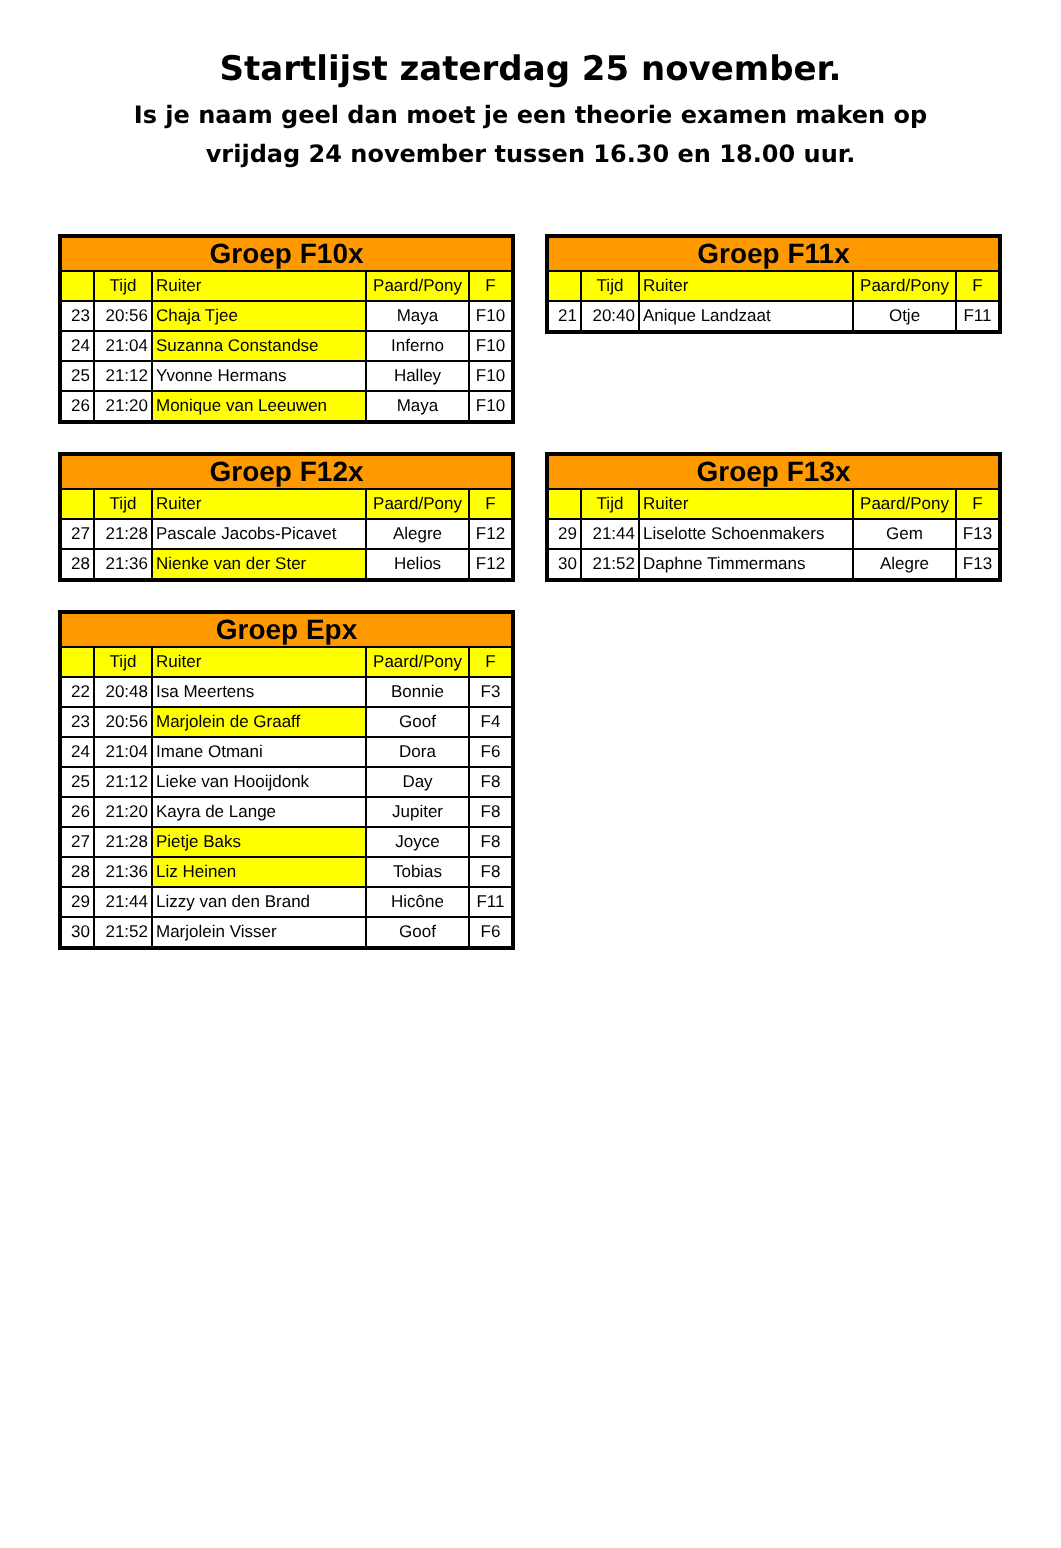Startlijst zaterdag 25 november.
Is je naam geel dan moet je een theorie examen maken op
vrijdag 24 november tussen 16.30 en 18.00 uur.
| Groep F10x | | | | |
| --- | --- | --- | --- | --- |
| | Tijd | Ruiter | Paard/Pony | F |
| 23 | 20:56 | Chaja Tjee | Maya | F10 |
| 24 | 21:04 | Suzanna Constandse | Inferno | F10 |
| 25 | 21:12 | Yvonne Hermans | Halley | F10 |
| 26 | 21:20 | Monique van Leeuwen | Maya | F10 |
| Groep F11x | | | | |
| --- | --- | --- | --- | --- |
| | Tijd | Ruiter | Paard/Pony | F |
| 21 | 20:40 | Anique Landzaat | Otje | F11 |
| Groep F12x | | | | |
| --- | --- | --- | --- | --- |
| | Tijd | Ruiter | Paard/Pony | F |
| 27 | 21:28 | Pascale Jacobs-Picavet | Alegre | F12 |
| 28 | 21:36 | Nienke van der Ster | Helios | F12 |
| Groep F13x | | | | |
| --- | --- | --- | --- | --- |
| | Tijd | Ruiter | Paard/Pony | F |
| 29 | 21:44 | Liselotte Schoenmakers | Gem | F13 |
| 30 | 21:52 | Daphne Timmermans | Alegre | F13 |
| Groep Epx | | | | |
| --- | --- | --- | --- | --- |
| | Tijd | Ruiter | Paard/Pony | F |
| 22 | 20:48 | Isa Meertens | Bonnie | F3 |
| 23 | 20:56 | Marjolein de Graaff | Goof | F4 |
| 24 | 21:04 | Imane Otmani | Dora | F6 |
| 25 | 21:12 | Lieke van Hooijdonk | Day | F8 |
| 26 | 21:20 | Kayra de Lange | Jupiter | F8 |
| 27 | 21:28 | Pietje Baks | Joyce | F8 |
| 28 | 21:36 | Liz Heinen | Tobias | F8 |
| 29 | 21:44 | Lizzy van den Brand | Hicône | F11 |
| 30 | 21:52 | Marjolein Visser | Goof | F6 |